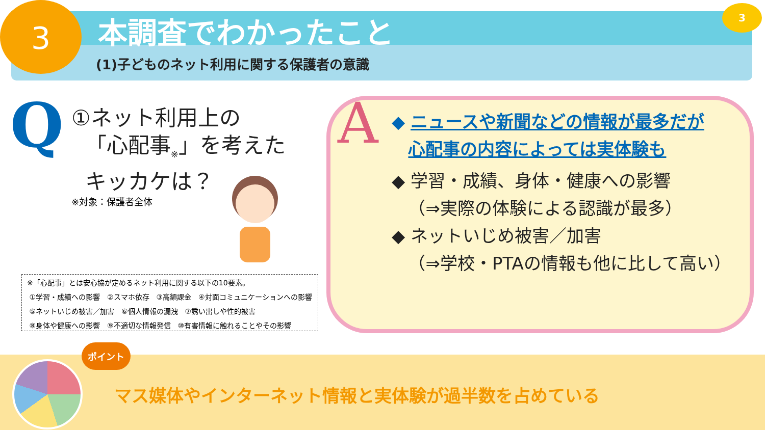3 3
本調査でわかったこと
(1)子どものネット利用に関する保護者の意識
Q
①ネット利用上の
「心配事<sub>※</sub>」を考えた
キッカケは？
※対象：保護者全体
※「心配事」とは安心協が定めるネット利用に関する以下の10要素。
①学習・成績への影響　②スマホ依存　③高額課金　④対面コミュニケーションへの影響
⑤ネットいじめ被害／加害　⑥個人情報の漏洩　⑦誘い出しや性的被害
⑧身体や健康への影響　⑨不適切な情報発信　⑩有害情報に触れることやその影響
A
◆ ニュースや新聞などの情報が最多だが
心配事の内容によっては実体験も
◆ 学習・成績、身体・健康への影響
（⇒実際の体験による認識が最多）
◆ ネットいじめ被害／加害
（⇒学校・PTAの情報も他に比して高い）
ポイント
マス媒体やインターネット情報と実体験が過半数を占めている